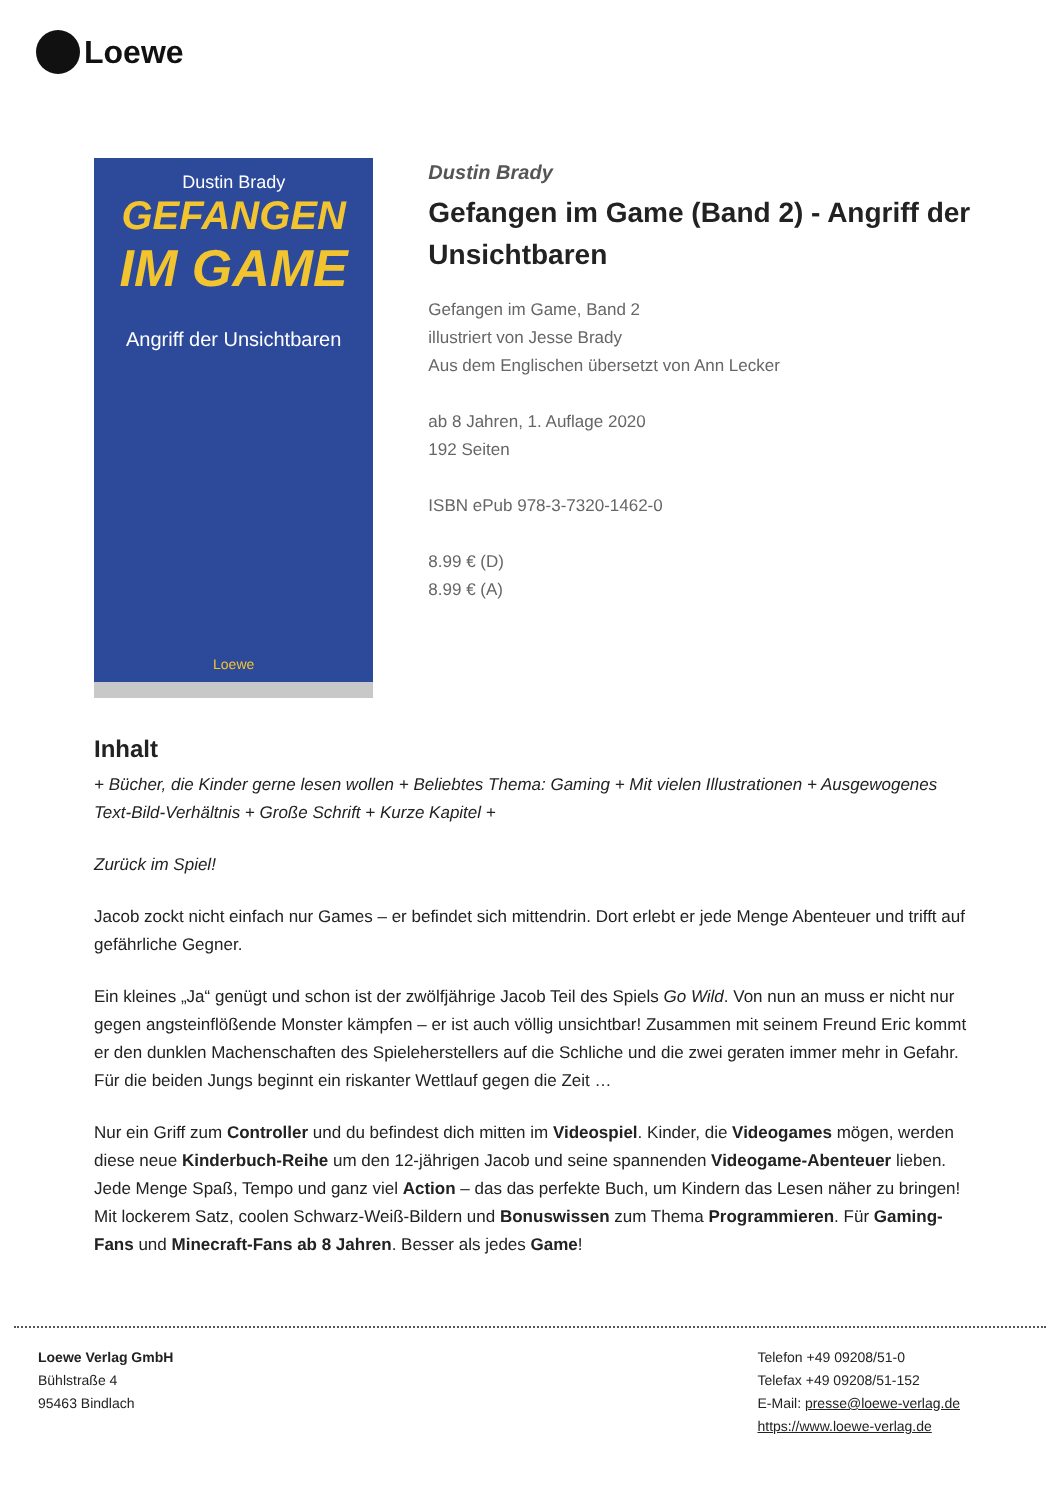Loewe
Dustin Brady
GEFANGEN
IM GAME
Angriff der Unsichtbaren
Loewe
Dustin Brady
Gefangen im Game (Band 2) - Angriff der Unsichtbaren
Gefangen im Game, Band 2
illustriert von Jesse Brady
Aus dem Englischen übersetzt von Ann Lecker
ab 8 Jahren, 1. Auflage 2020
192 Seiten
ISBN ePub 978-3-7320-1462-0
8.99 € (D)
8.99 € (A)
Inhalt
+ Bücher, die Kinder gerne lesen wollen + Beliebtes Thema: Gaming + Mit vielen Illustrationen + Ausgewogenes Text-Bild-Verhältnis + Große Schrift + Kurze Kapitel +
Zurück im Spiel!
Jacob zockt nicht einfach nur Games – er befindet sich mittendrin. Dort erlebt er jede Menge Abenteuer und trifft auf gefährliche Gegner.
Ein kleines „Ja“ genügt und schon ist der zwölfjährige Jacob Teil des Spiels Go Wild. Von nun an muss er nicht nur gegen angsteinflößende Monster kämpfen – er ist auch völlig unsichtbar! Zusammen mit seinem Freund Eric kommt er den dunklen Machenschaften des Spieleherstellers auf die Schliche und die zwei geraten immer mehr in Gefahr. Für die beiden Jungs beginnt ein riskanter Wettlauf gegen die Zeit …
Nur ein Griff zum Controller und du befindest dich mitten im Videospiel. Kinder, die Videogames mögen, werden diese neue Kinderbuch-Reihe um den 12-jährigen Jacob und seine spannenden Videogame-Abenteuer lieben. Jede Menge Spaß, Tempo und ganz viel Action – das das perfekte Buch, um Kindern das Lesen näher zu bringen! Mit lockerem Satz, coolen Schwarz-Weiß-Bildern und Bonuswissen zum Thema Programmieren. Für Gaming-Fans und Minecraft-Fans ab 8 Jahren. Besser als jedes Game!
Loewe Verlag GmbH
Bühlstraße 4
95463 Bindlach
Telefon +49 09208/51-0
Telefax +49 09208/51-152
E-Mail: presse@loewe-verlag.de
https://www.loewe-verlag.de